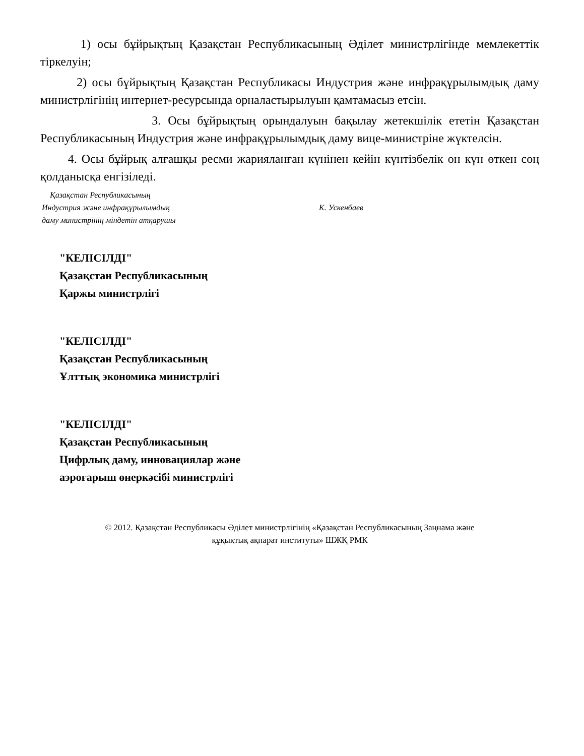1) осы бұйрықтың Қазақстан Республикасының Әділет министрлігінде мемлекеттік тіркелуін;
2) осы бұйрықтың Қазақстан Республикасы Индустрия және инфрақұрылымдық даму министрлігінің интернет-ресурсында орналастырылуын қамтамасыз етсін.
3. Осы бұйрықтың орындалуын бақылау жетекшілік ететін Қазақстан Республикасының Индустрия және инфрақұрылымдық даму вице-министріне жүктелсін.
4. Осы бұйрық алғашқы ресми жарияланған күнінен кейін күнтізбелік он күн өткен соң қолданысқа енгізіледі.
Қазақстан Республикасының
Индустрия және инфрақұрылымдық
даму министрінің міндетін атқарушы
К. Ускенбаев
"КЕЛІСІЛДІ"
Қазақстан Республикасының
Қаржы министрлігі
"КЕЛІСІЛДІ"
Қазақстан Республикасының
Ұлттық экономика министрлігі
"КЕЛІСІЛДІ"
Қазақстан Республикасының
Цифрлық даму, инновациялар және
аэроғарыш өнеркәсібі министрлігі
© 2012. Қазақстан Республикасы Әділет министрлігінің «Қазақстан Республикасының Заңнама және
құқықтық ақпарат институты» ШЖҚ РМК